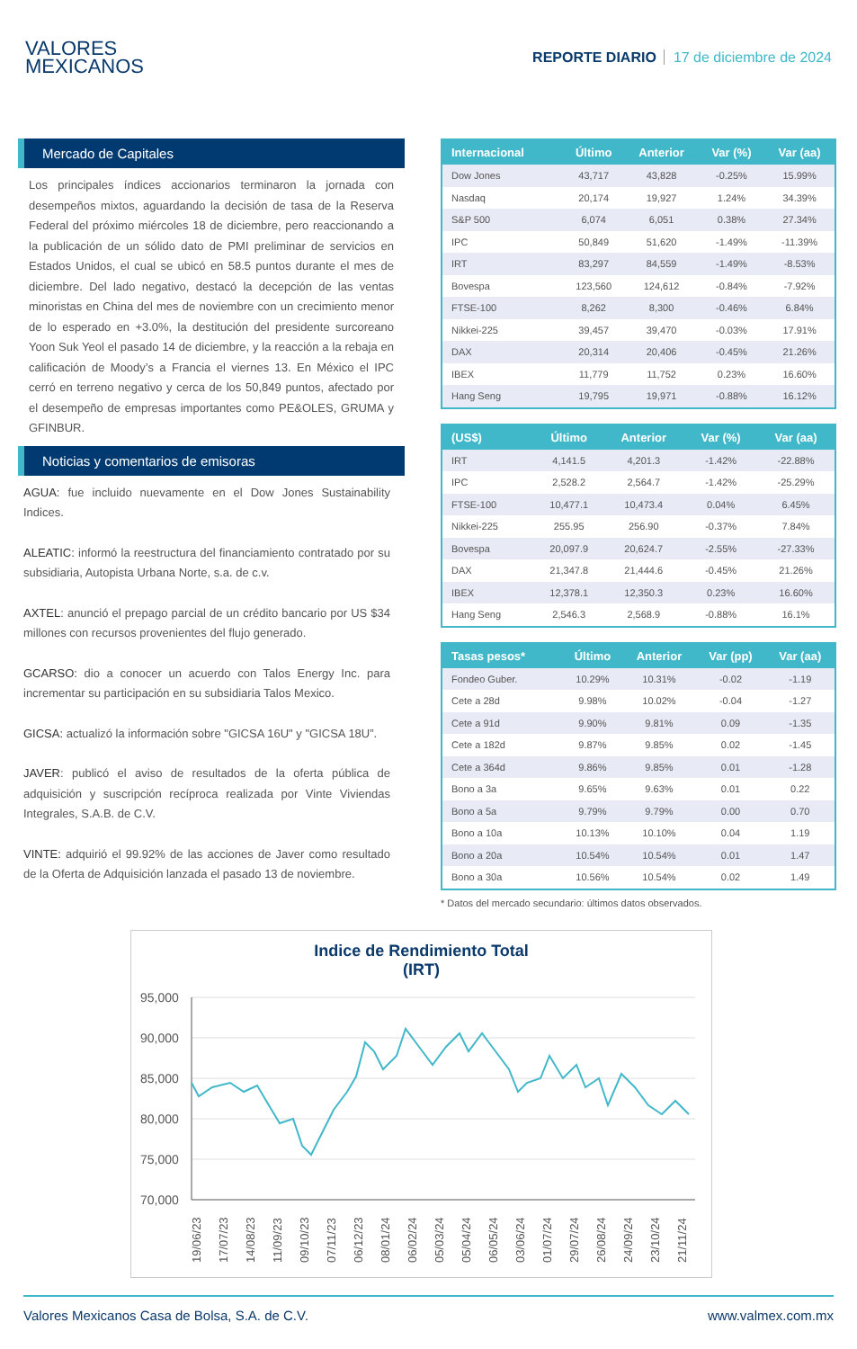VALORES
MEXICANOS
REPORTE DIARIO 17 de diciembre de 2024
Mercado de Capitales
Los principales índices accionarios terminaron la jornada con desempeños mixtos, aguardando la decisión de tasa de la Reserva Federal del próximo miércoles 18 de diciembre, pero reaccionando a la publicación de un sólido dato de PMI preliminar de servicios en Estados Unidos, el cual se ubicó en 58.5 puntos durante el mes de diciembre. Del lado negativo, destacó la decepción de las ventas minoristas en China del mes de noviembre con un crecimiento menor de lo esperado en +3.0%, la destitución del presidente surcoreano Yoon Suk Yeol el pasado 14 de diciembre, y la reacción a la rebaja en calificación de Moody’s a Francia el viernes 13. En México el IPC cerró en terreno negativo y cerca de los 50,849 puntos, afectado por el desempeño de empresas importantes como PE&OLES, GRUMA y GFINBUR.
Noticias y comentarios de emisoras
AGUA: fue incluido nuevamente en el Dow Jones Sustainability Indices.
ALEATIC: informó la reestructura del financiamiento contratado por su subsidiaria, Autopista Urbana Norte, s.a. de c.v.
AXTEL: anunció el prepago parcial de un crédito bancario por US $34 millones con recursos provenientes del flujo generado.
GCARSO: dio a conocer un acuerdo con Talos Energy Inc. para incrementar su participación en su subsidiaria Talos Mexico.
GICSA: actualizó la información sobre "GICSA 16U" y "GICSA 18U”.
JAVER: publicó el aviso de resultados de la oferta pública de adquisición y suscripción recíproca realizada por Vinte Viviendas Integrales, S.A.B. de C.V.
VINTE: adquirió el 99.92% de las acciones de Javer como resultado de la Oferta de Adquisición lanzada el pasado 13 de noviembre.
| Internacional | Último | Anterior | Var (%) | Var (aa) |
| --- | --- | --- | --- | --- |
| Dow Jones | 43,717 | 43,828 | -0.25% | 15.99% |
| Nasdaq | 20,174 | 19,927 | 1.24% | 34.39% |
| S&P 500 | 6,074 | 6,051 | 0.38% | 27.34% |
| IPC | 50,849 | 51,620 | -1.49% | -11.39% |
| IRT | 83,297 | 84,559 | -1.49% | -8.53% |
| Bovespa | 123,560 | 124,612 | -0.84% | -7.92% |
| FTSE-100 | 8,262 | 8,300 | -0.46% | 6.84% |
| Nikkei-225 | 39,457 | 39,470 | -0.03% | 17.91% |
| DAX | 20,314 | 20,406 | -0.45% | 21.26% |
| IBEX | 11,779 | 11,752 | 0.23% | 16.60% |
| Hang Seng | 19,795 | 19,971 | -0.88% | 16.12% |
| (US$) | Último | Anterior | Var (%) | Var (aa) |
| --- | --- | --- | --- | --- |
| IRT | 4,141.5 | 4,201.3 | -1.42% | -22.88% |
| IPC | 2,528.2 | 2,564.7 | -1.42% | -25.29% |
| FTSE-100 | 10,477.1 | 10,473.4 | 0.04% | 6.45% |
| Nikkei-225 | 255.95 | 256.90 | -0.37% | 7.84% |
| Bovespa | 20,097.9 | 20,624.7 | -2.55% | -27.33% |
| DAX | 21,347.8 | 21,444.6 | -0.45% | 21.26% |
| IBEX | 12,378.1 | 12,350.3 | 0.23% | 16.60% |
| Hang Seng | 2,546.3 | 2,568.9 | -0.88% | 16.1% |
| Tasas pesos* | Último | Anterior | Var (pp) | Var (aa) |
| --- | --- | --- | --- | --- |
| Fondeo Guber. | 10.29% | 10.31% | -0.02 | -1.19 |
| Cete a 28d | 9.98% | 10.02% | -0.04 | -1.27 |
| Cete a 91d | 9.90% | 9.81% | 0.09 | -1.35 |
| Cete a 182d | 9.87% | 9.85% | 0.02 | -1.45 |
| Cete a 364d | 9.86% | 9.85% | 0.01 | -1.28 |
| Bono a 3a | 9.65% | 9.63% | 0.01 | 0.22 |
| Bono a 5a | 9.79% | 9.79% | 0.00 | 0.70 |
| Bono a 10a | 10.13% | 10.10% | 0.04 | 1.19 |
| Bono a 20a | 10.54% | 10.54% | 0.01 | 1.47 |
| Bono a 30a | 10.56% | 10.54% | 0.02 | 1.49 |
* Datos del mercado secundario: últimos datos observados.
Indice de Rendimiento Total
(IRT)
95,000
90,000
85,000
80,000
75,000
70,000
19/06/23
17/07/23
14/08/23
11/09/23
09/10/23
07/11/23
06/12/23
08/01/24
06/02/24
05/03/24
05/04/24
06/05/24
03/06/24
01/07/24
29/07/24
26/08/24
24/09/24
23/10/24
21/11/24
Valores Mexicanos Casa de Bolsa, S.A. de C.V. www.valmex.com.mx